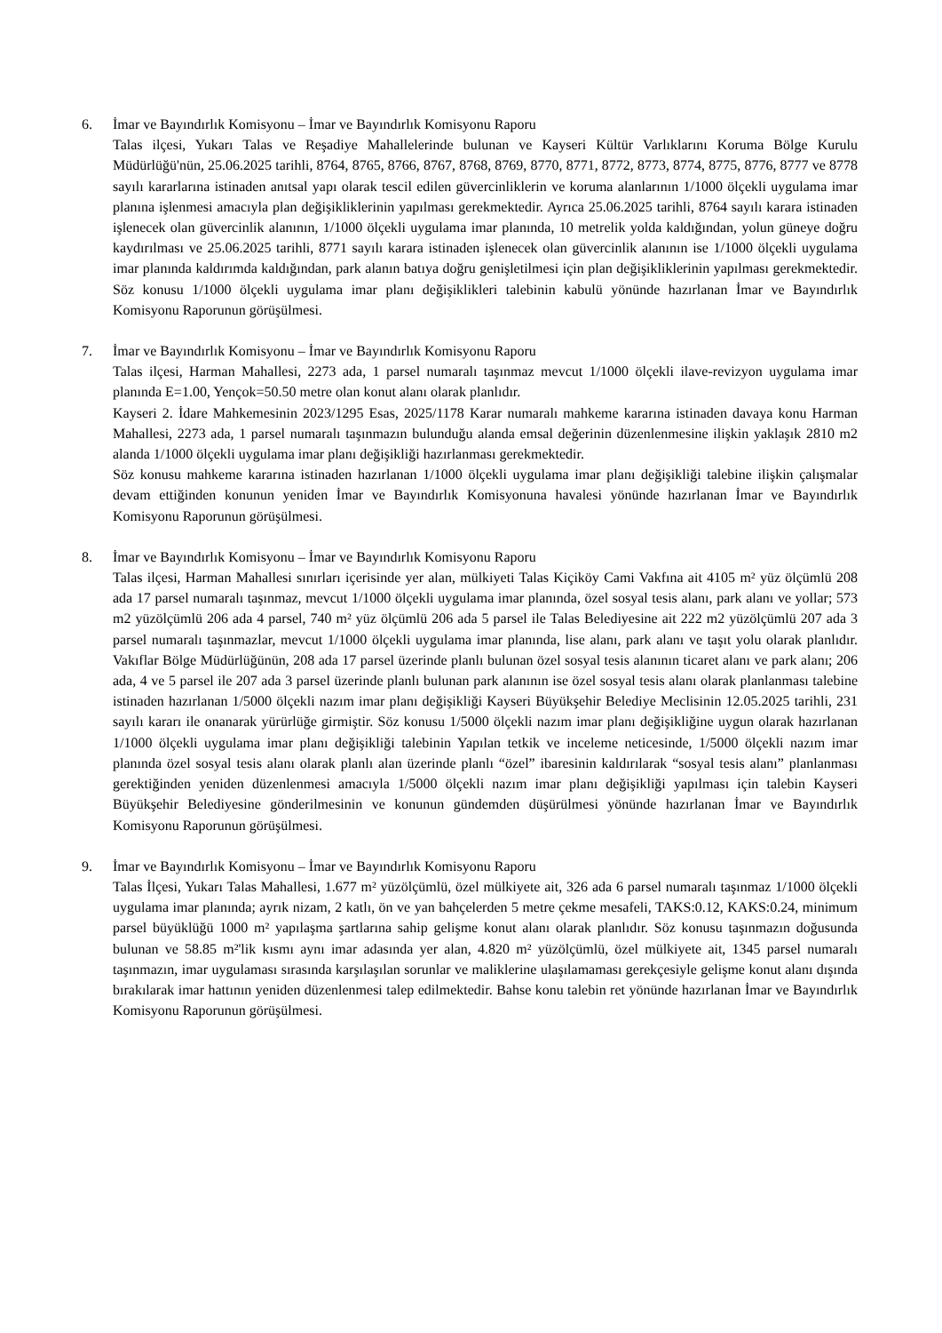6. İmar ve Bayındırlık Komisyonu – İmar ve Bayındırlık Komisyonu Raporu
Talas ilçesi, Yukarı Talas ve Reşadiye Mahallelerinde bulunan ve Kayseri Kültür Varlıklarını Koruma Bölge Kurulu Müdürlüğü'nün, 25.06.2025 tarihli, 8764, 8765, 8766, 8767, 8768, 8769, 8770, 8771, 8772, 8773, 8774, 8775, 8776, 8777 ve 8778 sayılı kararlarına istinaden anıtsal yapı olarak tescil edilen güvercinliklerin ve koruma alanlarının 1/1000 ölçekli uygulama imar planına işlenmesi amacıyla plan değişikliklerinin yapılması gerekmektedir. Ayrıca 25.06.2025 tarihli, 8764 sayılı karara istinaden işlenecek olan güvercinlik alanının, 1/1000 ölçekli uygulama imar planında, 10 metrelik yolda kaldığından, yolun güneye doğru kaydırılması ve 25.06.2025 tarihli, 8771 sayılı karara istinaden işlenecek olan güvercinlik alanının ise 1/1000 ölçekli uygulama imar planında kaldırımda kaldığından, park alanın batıya doğru genişletilmesi için plan değişikliklerinin yapılması gerekmektedir. Söz konusu 1/1000 ölçekli uygulama imar planı değişiklikleri talebinin kabulü yönünde hazırlanan İmar ve Bayındırlık Komisyonu Raporunun görüşülmesi.
7. İmar ve Bayındırlık Komisyonu – İmar ve Bayındırlık Komisyonu Raporu
Talas ilçesi, Harman Mahallesi, 2273 ada, 1 parsel numaralı taşınmaz mevcut 1/1000 ölçekli ilave-revizyon uygulama imar planında E=1.00, Yençok=50.50 metre olan konut alanı olarak planlıdır.
Kayseri 2. İdare Mahkemesinin 2023/1295 Esas, 2025/1178 Karar numaralı mahkeme kararına istinaden davaya konu Harman Mahallesi, 2273 ada, 1 parsel numaralı taşınmazın bulunduğu alanda emsal değerinin düzenlenmesine ilişkin yaklaşık 2810 m2 alanda 1/1000 ölçekli uygulama imar planı değişikliği hazırlanması gerekmektedir.
Söz konusu mahkeme kararına istinaden hazırlanan 1/1000 ölçekli uygulama imar planı değişikliği talebine ilişkin çalışmalar devam ettiğinden konunun yeniden İmar ve Bayındırlık Komisyonuna havalesi yönünde hazırlanan İmar ve Bayındırlık Komisyonu Raporunun görüşülmesi.
8. İmar ve Bayındırlık Komisyonu – İmar ve Bayındırlık Komisyonu Raporu
Talas ilçesi, Harman Mahallesi sınırları içerisinde yer alan, mülkiyeti Talas Kiçiköy Cami Vakfına ait 4105 m² yüz ölçümlü 208 ada 17 parsel numaralı taşınmaz, mevcut 1/1000 ölçekli uygulama imar planında, özel sosyal tesis alanı, park alanı ve yollar; 573 m2 yüzölçümlü 206 ada 4 parsel, 740 m² yüz ölçümlü 206 ada 5 parsel ile Talas Belediyesine ait 222 m2 yüzölçümlü 207 ada 3 parsel numaralı taşınmazlar, mevcut 1/1000 ölçekli uygulama imar planında, lise alanı, park alanı ve taşıt yolu olarak planlıdır. Vakıflar Bölge Müdürlüğünün, 208 ada 17 parsel üzerinde planlı bulunan özel sosyal tesis alanının ticaret alanı ve park alanı; 206 ada, 4 ve 5 parsel ile 207 ada 3 parsel üzerinde planlı bulunan park alanının ise özel sosyal tesis alanı olarak planlanması talebine istinaden hazırlanan 1/5000 ölçekli nazım imar planı değişikliği Kayseri Büyükşehir Belediye Meclisinin 12.05.2025 tarihli, 231 sayılı kararı ile onanarak yürürlüğe girmiştir. Söz konusu 1/5000 ölçekli nazım imar planı değişikliğine uygun olarak hazırlanan 1/1000 ölçekli uygulama imar planı değişikliği talebinin Yapılan tetkik ve inceleme neticesinde, 1/5000 ölçekli nazım imar planında özel sosyal tesis alanı olarak planlı alan üzerinde planlı “özel” ibaresinin kaldırılarak “sosyal tesis alanı” planlanması gerektiğinden yeniden düzenlenmesi amacıyla 1/5000 ölçekli nazım imar planı değişikliği yapılması için talebin Kayseri Büyükşehir Belediyesine gönderilmesinin ve konunun gündemden düşürülmesi yönünde hazırlanan İmar ve Bayındırlık Komisyonu Raporunun görüşülmesi.
9. İmar ve Bayındırlık Komisyonu – İmar ve Bayındırlık Komisyonu Raporu
Talas İlçesi, Yukarı Talas Mahallesi, 1.677 m² yüzölçümlü, özel mülkiyete ait, 326 ada 6 parsel numaralı taşınmaz 1/1000 ölçekli uygulama imar planında; ayrık nizam, 2 katlı, ön ve yan bahçelerden 5 metre çekme mesafeli, TAKS:0.12, KAKS:0.24, minimum parsel büyüklüğü 1000 m² yapılaşma şartlarına sahip gelişme konut alanı olarak planlıdır. Söz konusu taşınmazın doğusunda bulunan ve 58.85 m²'lik kısmı aynı imar adasında yer alan, 4.820 m² yüzölçümlü, özel mülkiyete ait, 1345 parsel numaralı taşınmazın, imar uygulaması sırasında karşılaşılan sorunlar ve maliklerine ulaşılamaması gerekçesiyle gelişme konut alanı dışında bırakılarak imar hattının yeniden düzenlenmesi talep edilmektedir. Bahse konu talebin ret yönünde hazırlanan İmar ve Bayındırlık Komisyonu Raporunun görüşülmesi.